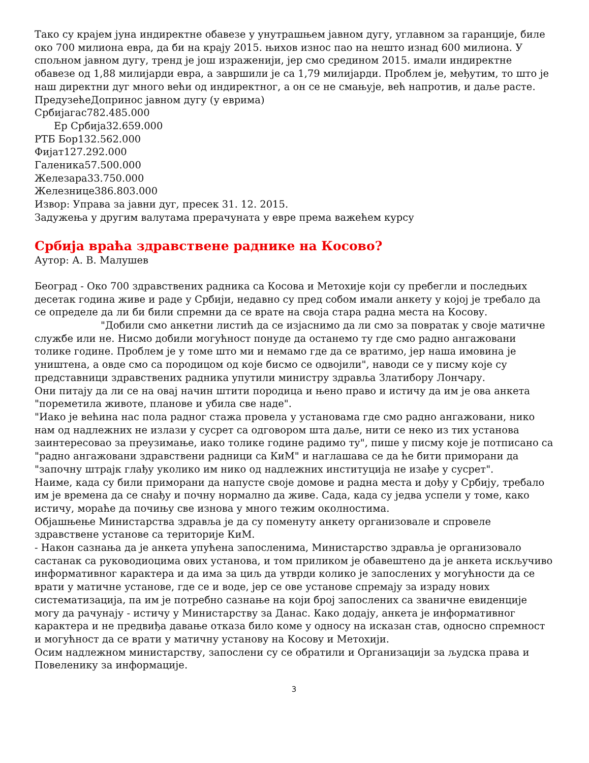Тако су крајем јуна индиректне обавезе у унутрашњем јавном дугу, углавном за гаранције, биле око 700 милиона евра, да би на крају 2015. њихов износ пао на нешто изнад 600 милиона. У спољном јавном дугу, тренд је још израженији, јер смо средином 2015. имали индиректне обавезе од 1,88 милијарди евра, а завршили је са 1,79 милијарди. Проблем је, међутим, то што је наш директни дуг много већи од индиректног, а он се не смањује, већ напротив, и даље расте.
ПредузећеДопринос јавном дугу (у еврима)
Србијагас782.485.000
Ер Србија32.659.000
РТБ Бор132.562.000
Фијат127.292.000
Галеника57.500.000
Железара33.750.000
Железнице386.803.000
Извор: Управа за јавни дуг, пресек 31. 12. 2015.
Задужења у другим валутама прерачуната у евре према важећем курсу
Србија враћа здравствене раднике на Косово?
Аутор: А. В. Малушев
Београд - Око 700 здравствених радника са Косова и Метохије који су пребегли и последњих десетак година живе и раде у Србији, недавно су пред собом имали анкету у којој је требало да се определе да ли би били спремни да се врате на своја стара радна места на Косову.
"Добили смо анкетни листић да се изјаснимо да ли смо за повратак у своје матичне службе или не. Нисмо добили могућност понуде да останемо ту где смо радно ангажовани толике године. Проблем је у томе што ми и немамо где да се вратимо, јер наша имовина је уништена, а овде смо са породицом од које бисмо се одвојили", наводи се у писму које су представници здравствених радника упутили министру здравља Златибору Лончару.
Они питају да ли се на овај начин штити породица и њено право и истичу да им је ова анкета "пореметила животе, планове и убила све наде".
"Иако је већина нас пола радног стажа провела у установама где смо радно ангажовани, нико нам од надлежних не излази у сусрет са одговором шта даље, нити се неко из тих установа заинтересовао за преузимање, иако толике године радимо ту", пише у писму које је потписано са "радно ангажовани здравствени радници са КиМ" и наглашава се да ће бити приморани да "започну штрајк глађу уколико им нико од надлежних институција не изађе у сусрет".
Наиме, када су били приморани да напусте своје домове и радна места и дођу у Србију, требало им је времена да се снађу и почну нормално да живе. Сада, када су једва успели у томе, како истичу, мораће да почињу све изнова у много тежим околностима.
Објашњење Министарства здравља је да су поменуту анкету организовале и спровеле здравствене установе са територије КиМ.
- Након сазнања да је анкета упућена запосленима, Министарство здравља је организовало састанак са руководиоцима ових установа, и том приликом је обавештено да је анкета искључиво информативног карактера и да има за циљ да утврди колико је запослених у могућности да се врати у матичне установе, где се и воде, јер се ове установе спремају за израду нових систематизација, па им је потребно сазнање на који број запослених са званичне евиденције могу да рачунају - истичу у Министарству за Данас. Како додају, анкета је информативног карактера и не предвиђа давање отказа било коме у односу на исказан став, односно спремност и могућност да се врати у матичну установу на Косову и Метохији.
Осим надлежном министарству, запослени су се обратили и Организацији за људска права и Повеленику за информације.
3